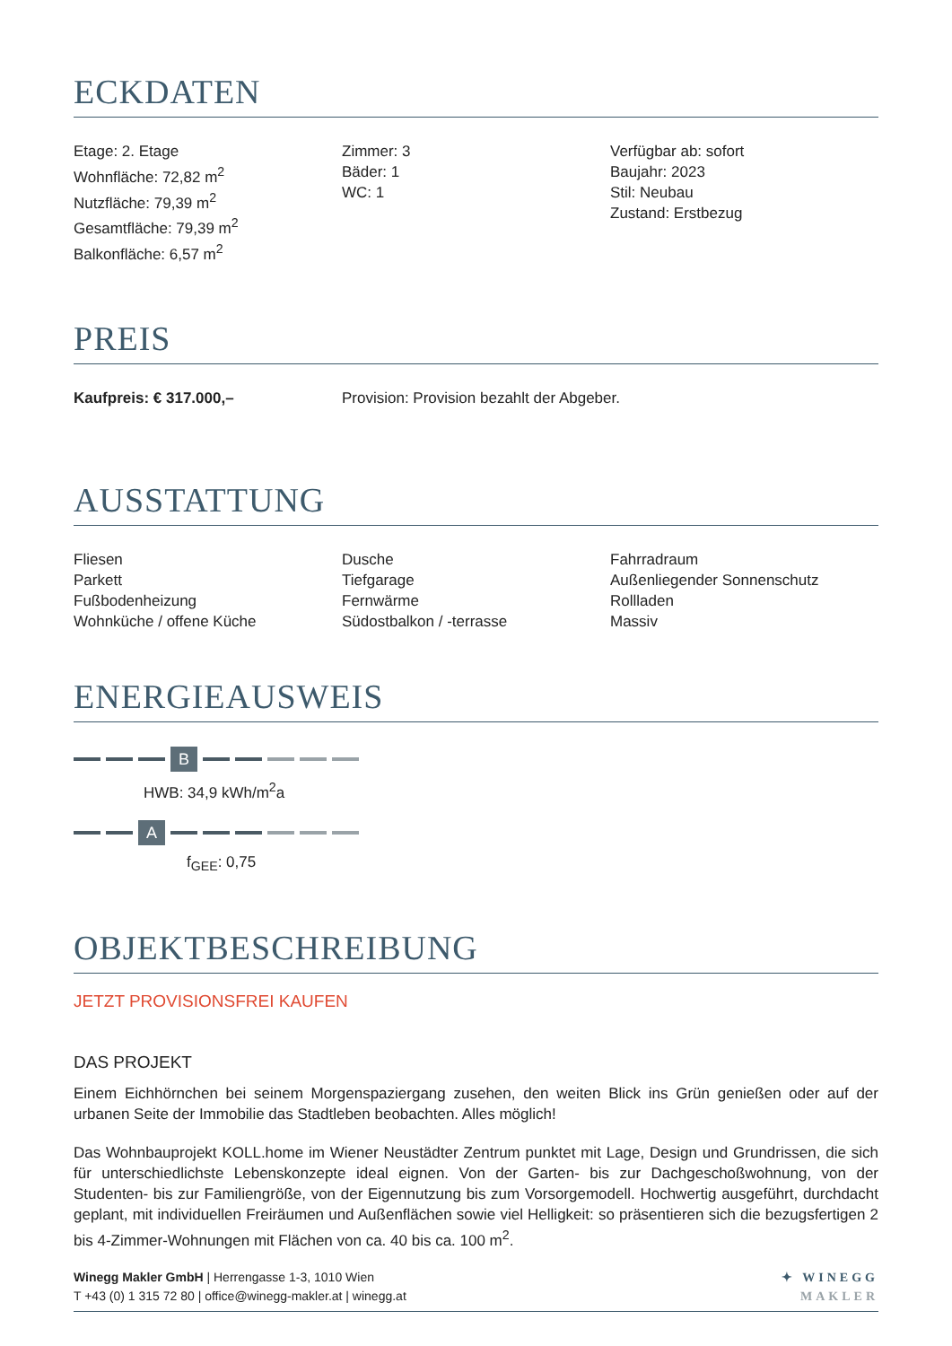ECKDATEN
Etage: 2. Etage
Wohnfläche: 72,82 m<sup>2</sup>
Nutzfläche: 79,39 m<sup>2</sup>
Gesamtfläche: 79,39 m<sup>2</sup>
Balkonfläche: 6,57 m<sup>2</sup>
Zimmer: 3
Bäder: 1
WC: 1
Verfügbar ab: sofort
Baujahr: 2023
Stil: Neubau
Zustand: Erstbezug
PREIS
Kaufpreis: € 317.000,– Provision: Provision bezahlt der Abgeber.
AUSSTATTUNG
Fliesen
Parkett
Fußbodenheizung
Wohnküche / offene Küche
Dusche
Tiefgarage
Fernwärme
Südostbalkon / -terrasse
Fahrradraum
Außenliegender Sonnenschutz
Rollladen
Massiv
ENERGIEAUSWEIS
B
HWB: 34,9 kWh/m<sup>2</sup>a
A
f<sub>GEE</sub>: 0,75
OBJEKTBESCHREIBUNG
JETZT PROVISIONSFREI KAUFEN
DAS PROJEKT
Einem Eichhörnchen bei seinem Morgenspaziergang zusehen, den weiten Blick ins Grün genießen oder auf der urbanen Seite der Immobilie das Stadtleben beobachten. Alles möglich!
Das Wohnbauprojekt KOLL.home im Wiener Neustädter Zentrum punktet mit Lage, Design und Grundrissen, die sich für unterschiedlichste Lebenskonzepte ideal eignen. Von der Garten- bis zur Dachgeschoßwohnung, von der Studenten- bis zur Familiengröße, von der Eigennutzung bis zum Vorsorgemodell. Hochwertig ausgeführt, durchdacht geplant, mit individuellen Freiräumen und Außenflächen sowie viel Helligkeit: so präsentieren sich die bezugsfertigen 2 bis 4-Zimmer-Wohnungen mit Flächen von ca. 40 bis ca. 100 m<sup>2</sup>.
Winegg Makler GmbH | Herrengasse 1-3, 1010 Wien
T +43 (0) 1 315 72 80 | office@winegg-makler.at | winegg.at
✦ WINEGG
MAKLER